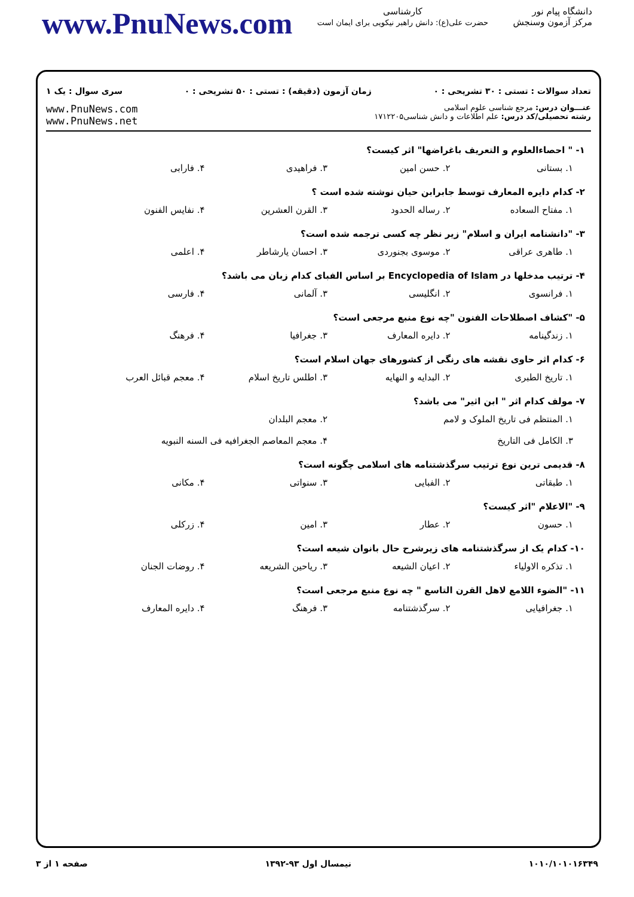دانشگاه پیام نور
مرکز آزمون وسنجش
کارشناسی
حضرت علی(ع): دانش راهبر نیکویی برای ایمان است
www.PnuNews.com
تعداد سوالات : تستی : ۳۰ تشریحی : ۰ زمان آزمون (دقیقه) : تستی : ۵۰ تشریحی : ۰ سری سوال : یک ۱
عنـــوان درس: مرجع شناسی علوم اسلامی
رشته تحصیلی/کد درس: علم اطلاعات و دانش شناسی۱۷۱۲۲۰۵
www.PnuNews.com
www.PnuNews.net
۱- " احصاءالعلوم و التعریف باغراضها" اثر کیست؟
۱. بستانی ۲. حسن امین ۳. فراهیدی ۴. فارابی
۲- کدام دایره المعارف توسط جابرابن حیان نوشته شده است ؟
۱. مفتاح السعاده ۲. رساله الحدود ۳. القرن العشرین ۴. نفایس الفنون
۳- "دانشنامه ایران و اسلام" زیر نظر چه کسی ترجمه شده است؟
۱. طاهری عراقی ۲. موسوی بجنوردی ۳. احسان یارشاطر ۴. اعلمی
۴- ترتیب مدخلها در Encyclopedia of Islam بر اساس الفبای کدام زبان می باشد؟
۱. فرانسوی ۲. انگلیسی ۳. آلمانی ۴. فارسی
۵- "کشاف اصطلاحات الفنون "چه نوع منبع مرجعی است؟
۱. زندگینامه ۲. دایره المعارف ۳. جغرافیا ۴. فرهنگ
۶- کدام اثر حاوی نقشه های رنگی از کشورهای جهان اسلام است؟
۱. تاریخ الطبری ۲. البدایه و النهایه ۳. اطلس تاریخ اسلام ۴. معجم قبائل العرب
۷- مولف کدام اثر " ابن اثیر" می باشد؟
۱. المنتظم فی تاریخ الملوک و لامم ۲. معجم البلدان
۳. الکامل فی التاریخ ۴. معجم المعاصم الجغرافیه فی السنه النبویه
۸- قدیمی ترین نوع ترتیب سرگذشتنامه های اسلامی چگونه است؟
۱. طبقاتی ۲. الفبایی ۳. سنواتی ۴. مکانی
۹- "الاعلام "اثر کیست؟
۱. حسون ۲. عطار ۳. امین ۴. زرکلی
۱۰- کدام یک از سرگذشتنامه های زیرشرح حال بانوان شیعه است؟
۱. تذکره الاولیاء ۲. اعیان الشیعه ۳. ریاحین الشریعه ۴. روضات الجنان
۱۱- "الضوء اللامع لاهل القرن التاسع " چه نوع منبع مرجعی است؟
۱. جغرافیایی ۲. سرگذشتنامه ۳. فرهنگ ۴. دایره المعارف
۱۰۱۰/۱۰۱۰۱۶۳۴۹ نیمسال اول ۹۳-۱۳۹۲ صفحه ۱ از ۳